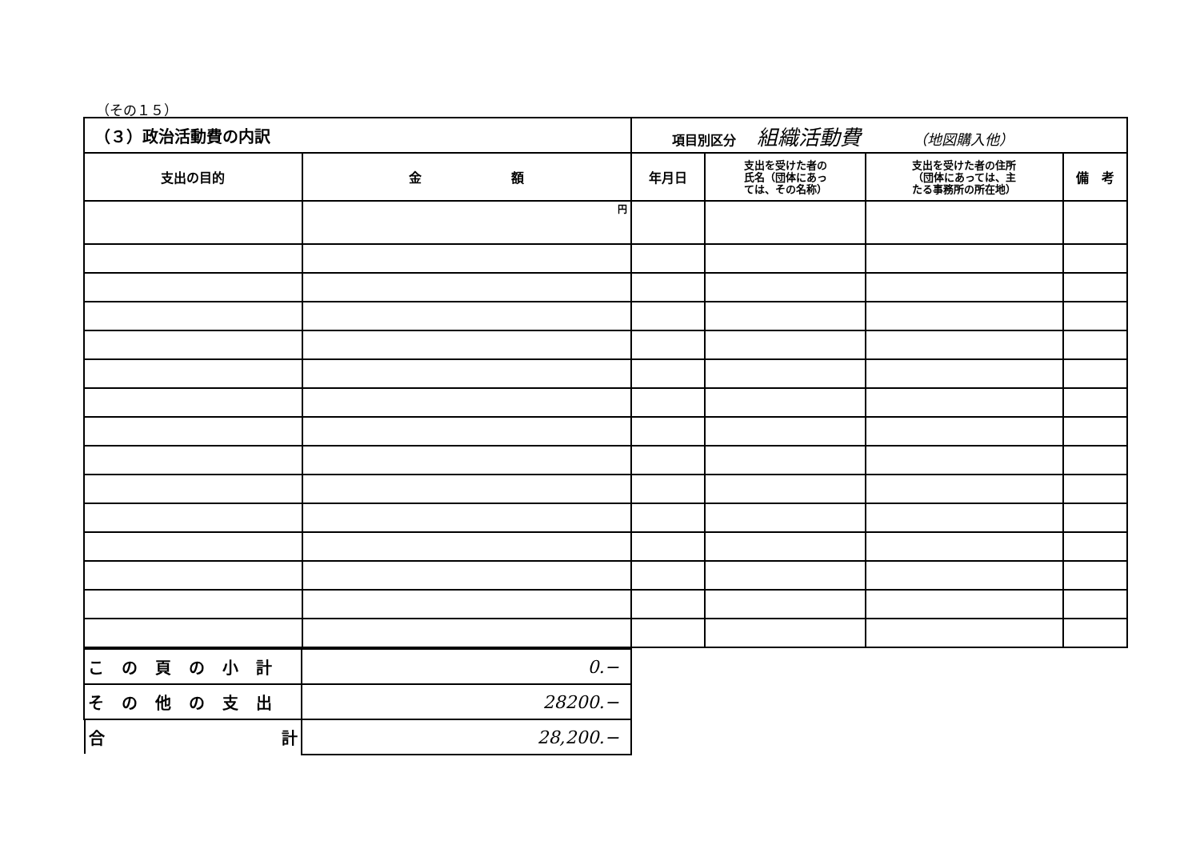（その１５）
| （３）政治活動費の内訳 | | 項目別区分 組織活動費 （地図購入他） | | | |
| 支出の目的 | 金 額 | 年月日 | 支出を受けた者の 氏名（団体にあっ ては、その名称） | 支出を受けた者の住所 （団体にあっては、主 たる事務所の所在地） | 備 考 |
| | 円 | | | | |
| この頁の小計 | 0.− |
| その他の支出 | 28200.− |
| 合 計 | 28,200.− |